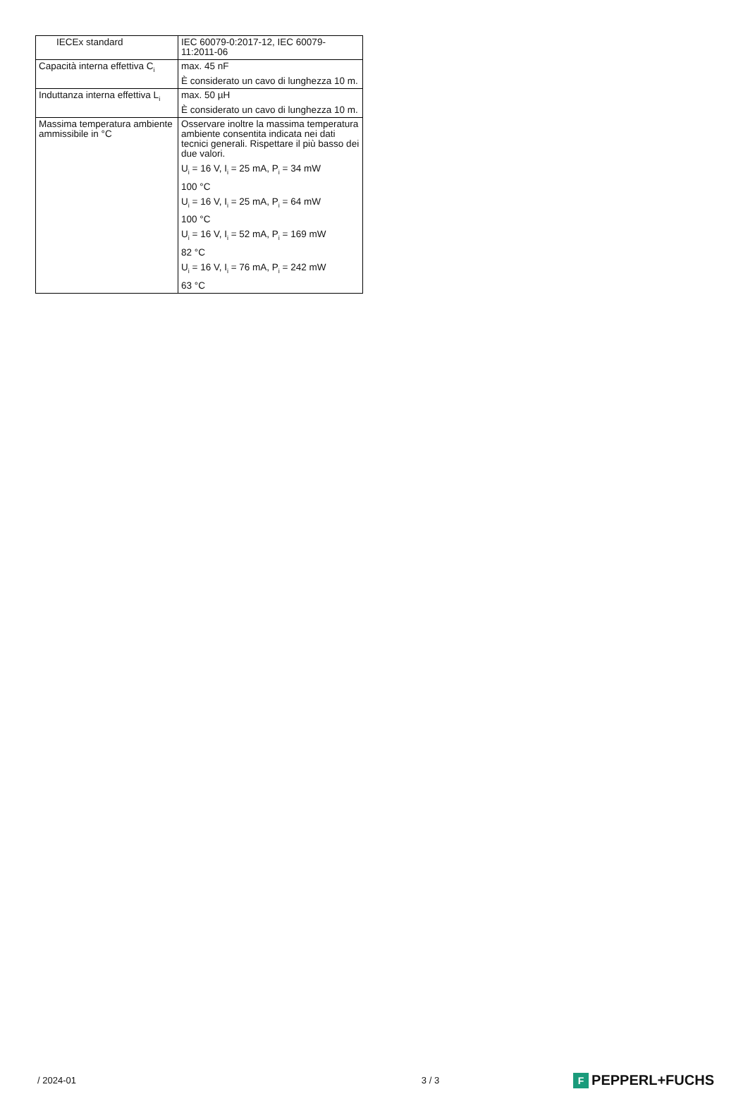| IECEx standard | IEC 60079-0:2017-12, IEC 60079-11:2011-06 |
| Capacità interna effettiva C<sub>i</sub> | max. 45 nF È considerato un cavo di lunghezza 10 m. |
| Induttanza interna effettiva L<sub>i</sub> | max. 50 µH È considerato un cavo di lunghezza 10 m. |
| Massima temperatura ambiente ammissibile in °C | Osservare inoltre la massima temperatura ambiente consentita indicata nei dati tecnici generali. Rispettare il più basso dei due valori. U<sub>i</sub> = 16 V, I<sub>i</sub> = 25 mA, P<sub>i</sub> = 34 mW 100 °C U<sub>i</sub> = 16 V, I<sub>i</sub> = 25 mA, P<sub>i</sub> = 64 mW 100 °C U<sub>i</sub> = 16 V, I<sub>i</sub> = 52 mA, P<sub>i</sub> = 169 mW 82 °C U<sub>i</sub> = 16 V, I<sub>i</sub> = 76 mA, P<sub>i</sub> = 242 mW 63 °C |
/ 2024-01 3 / 3 F PEPPERL+FUCHS